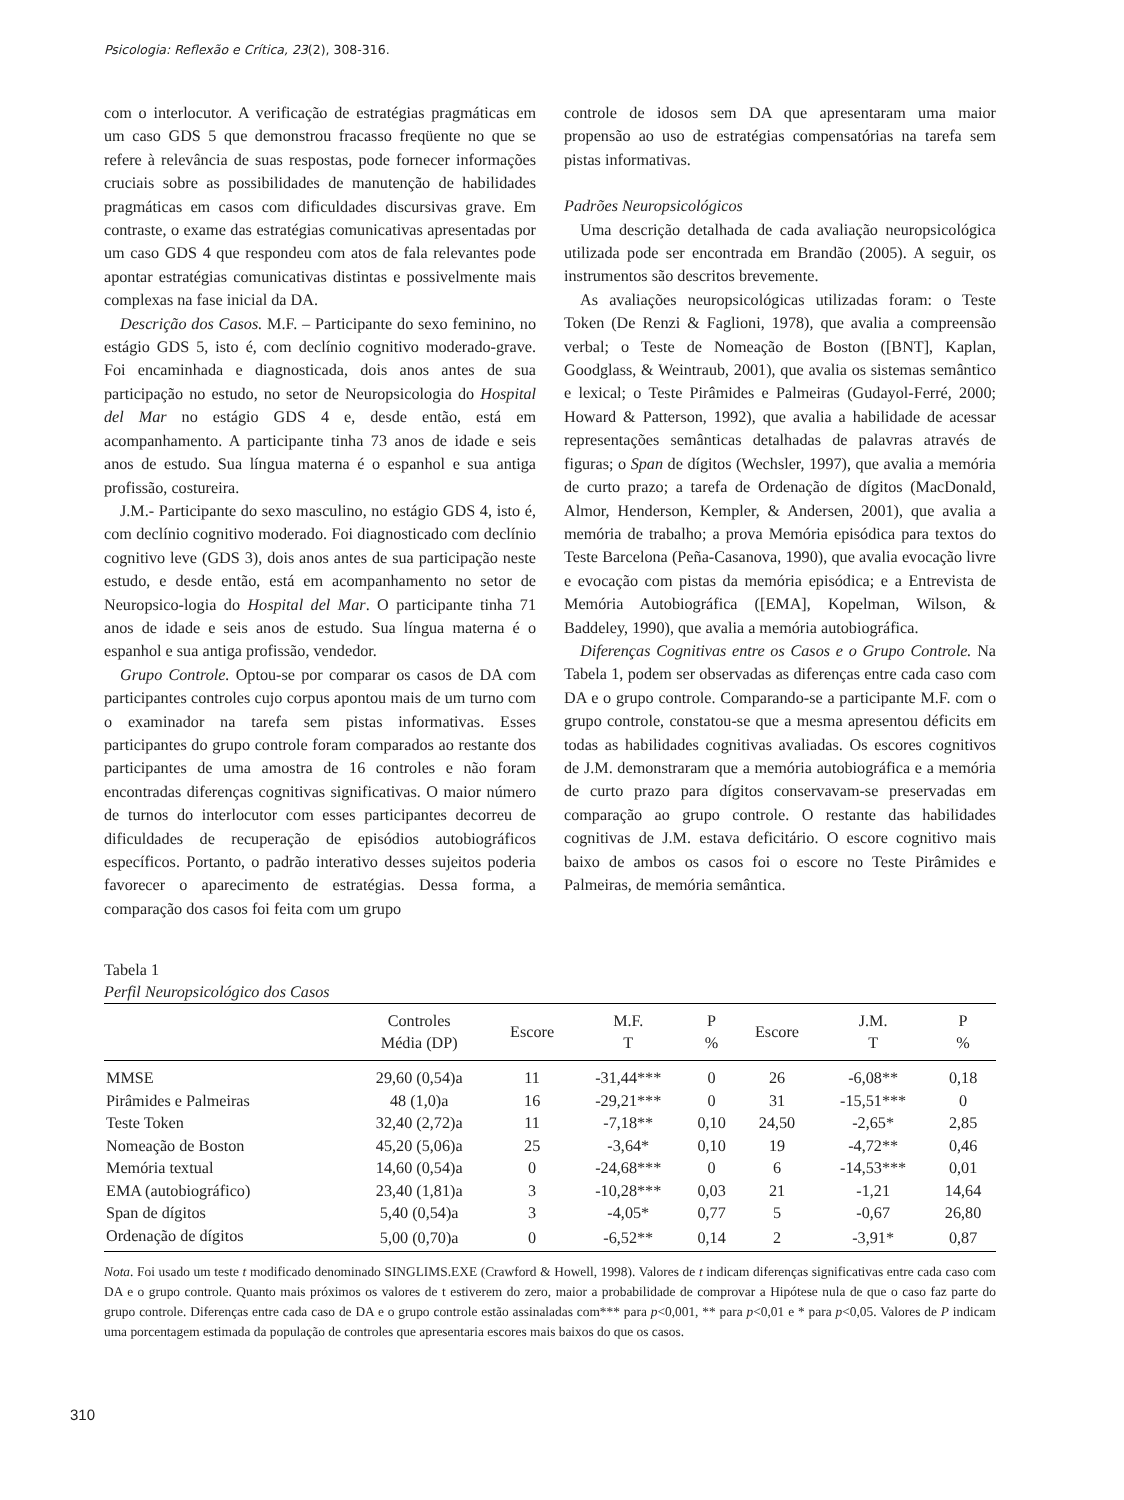Psicologia: Reflexão e Crítica, 23(2), 308-316.
com o interlocutor. A verificação de estratégias pragmáticas em um caso GDS 5 que demonstrou fracasso freqüente no que se refere à relevância de suas respostas, pode fornecer informações cruciais sobre as possibilidades de manutenção de habilidades pragmáticas em casos com dificuldades discursivas grave. Em contraste, o exame das estratégias comunicativas apresentadas por um caso GDS 4 que respondeu com atos de fala relevantes pode apontar estratégias comunicativas distintas e possivelmente mais complexas na fase inicial da DA.
Descrição dos Casos. M.F. – Participante do sexo feminino, no estágio GDS 5, isto é, com declínio cognitivo moderado-grave. Foi encaminhada e diagnosticada, dois anos antes de sua participação no estudo, no setor de Neuropsicologia do Hospital del Mar no estágio GDS 4 e, desde então, está em acompanhamento. A participante tinha 73 anos de idade e seis anos de estudo. Sua língua materna é o espanhol e sua antiga profissão, costureira.
J.M.- Participante do sexo masculino, no estágio GDS 4, isto é, com declínio cognitivo moderado. Foi diagnosticado com declínio cognitivo leve (GDS 3), dois anos antes de sua participação neste estudo, e desde então, está em acompanhamento no setor de Neuropsico-logia do Hospital del Mar. O participante tinha 71 anos de idade e seis anos de estudo. Sua língua materna é o espanhol e sua antiga profissão, vendedor.
Grupo Controle. Optou-se por comparar os casos de DA com participantes controles cujo corpus apontou mais de um turno com o examinador na tarefa sem pistas informativas. Esses participantes do grupo controle foram comparados ao restante dos participantes de uma amostra de 16 controles e não foram encontradas diferenças cognitivas significativas. O maior número de turnos do interlocutor com esses participantes decorreu de dificuldades de recuperação de episódios autobiográficos específicos. Portanto, o padrão interativo desses sujeitos poderia favorecer o aparecimento de estratégias. Dessa forma, a comparação dos casos foi feita com um grupo
controle de idosos sem DA que apresentaram uma maior propensão ao uso de estratégias compensatórias na tarefa sem pistas informativas.
Padrões Neuropsicológicos
Uma descrição detalhada de cada avaliação neuropsicológica utilizada pode ser encontrada em Brandão (2005). A seguir, os instrumentos são descritos brevemente.
As avaliações neuropsicológicas utilizadas foram: o Teste Token (De Renzi & Faglioni, 1978), que avalia a compreensão verbal; o Teste de Nomeação de Boston ([BNT], Kaplan, Goodglass, & Weintraub, 2001), que avalia os sistemas semântico e lexical; o Teste Pirâmides e Palmeiras (Gudayol-Ferré, 2000; Howard & Patterson, 1992), que avalia a habilidade de acessar representações semânticas detalhadas de palavras através de figuras; o Span de dígitos (Wechsler, 1997), que avalia a memória de curto prazo; a tarefa de Ordenação de dígitos (MacDonald, Almor, Henderson, Kempler, & Andersen, 2001), que avalia a memória de trabalho; a prova Memória episódica para textos do Teste Barcelona (Peña-Casanova, 1990), que avalia evocação livre e evocação com pistas da memória episódica; e a Entrevista de Memória Autobiográfica ([EMA], Kopelman, Wilson, & Baddeley, 1990), que avalia a memória autobiográfica.
Diferenças Cognitivas entre os Casos e o Grupo Controle. Na Tabela 1, podem ser observadas as diferenças entre cada caso com DA e o grupo controle. Comparando-se a participante M.F. com o grupo controle, constatou-se que a mesma apresentou déficits em todas as habilidades cognitivas avaliadas. Os escores cognitivos de J.M. demonstraram que a memória autobiográfica e a memória de curto prazo para dígitos conservavam-se preservadas em comparação ao grupo controle. O restante das habilidades cognitivas de J.M. estava deficitário. O escore cognitivo mais baixo de ambos os casos foi o escore no Teste Pirâmides e Palmeiras, de memória semântica.
Tabela 1
Perfil Neuropsicológico dos Casos
| | Controles Média (DP) | Escore | M.F. T | P % | Escore | J.M. T | P % |
| --- | --- | --- | --- | --- | --- | --- | --- |
| MMSE | 29,60 (0,54)a | 11 | -31,44*** | 0 | 26 | -6,08** | 0,18 |
| Pirâmides e Palmeiras | 48 (1,0)a | 16 | -29,21*** | 0 | 31 | -15,51*** | 0 |
| Teste Token | 32,40 (2,72)a | 11 | -7,18** | 0,10 | 24,50 | -2,65* | 2,85 |
| Nomeação de Boston | 45,20 (5,06)a | 25 | -3,64* | 0,10 | 19 | -4,72** | 0,46 |
| Memória textual | 14,60 (0,54)a | 0 | -24,68*** | 0 | 6 | -14,53*** | 0,01 |
| EMA (autobiográfico) | 23,40 (1,81)a | 3 | -10,28*** | 0,03 | 21 | -1,21 | 14,64 |
| Span de dígitos | 5,40 (0,54)a | 3 | -4,05* | 0,77 | 5 | -0,67 | 26,80 |
| Ordenação de dígitos | 5,00 (0,70)a | 0 | -6,52** | 0,14 | 2 | -3,91* | 0,87 |
Nota. Foi usado um teste t modificado denominado SINGLIMS.EXE (Crawford & Howell, 1998). Valores de t indicam diferenças significativas entre cada caso com DA e o grupo controle. Quanto mais próximos os valores de t estiverem do zero, maior a probabilidade de comprovar a Hipótese nula de que o caso faz parte do grupo controle. Diferenças entre cada caso de DA e o grupo controle estão assinaladas com*** para p<0,001, ** para p<0,01 e * para p<0,05. Valores de P indicam uma porcentagem estimada da população de controles que apresentaria escores mais baixos do que os casos.
310